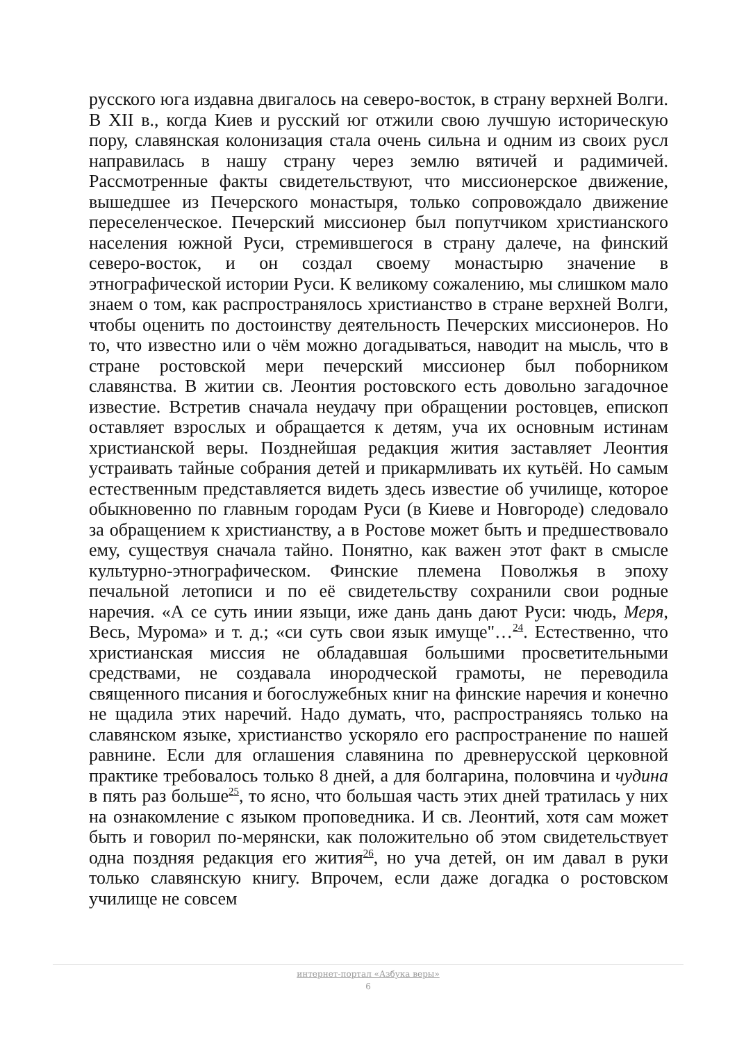русского юга издавна двигалось на северо-восток, в страну верхней Волги. В XII в., когда Киев и русский юг отжили свою лучшую историческую пору, славянская колонизация стала очень сильна и одним из своих русл направилась в нашу страну через землю вятичей и радимичей. Рассмотренные факты свидетельствуют, что миссионерское движение, вышедшее из Печерского монастыря, только сопровождало движение переселенческое. Печерский миссионер был попутчиком христианского населения южной Руси, стремившегося в страну далече, на финский северо-восток, и он создал своему монастырю значение в этнографической истории Руси. К великому сожалению, мы слишком мало знаем о том, как распространялось христианство в стране верхней Волги, чтобы оценить по достоинству деятельность Печерских миссионеров. Но то, что известно или о чём можно догадываться, наводит на мысль, что в стране ростовской мери печерский миссионер был поборником славянства. В житии св. Леонтия ростовского есть довольно загадочное известие. Встретив сначала неудачу при обращении ростовцев, епископ оставляет взрослых и обращается к детям, уча их основным истинам христианской веры. Позднейшая редакция жития заставляет Леонтия устраивать тайные собрания детей и прикармливать их кутьёй. Но самым естественным представляется видеть здесь известие об училище, которое обыкновенно по главным городам Руси (в Киеве и Новгороде) следовало за обращением к христианству, а в Ростове может быть и предшествовало ему, существуя сначала тайно. Понятно, как важен этот факт в смысле культурно-этнографическом. Финские племена Поволжья в эпоху печальной летописи и по её свидетельству сохранили свои родные наречия. «А се суть инии языци, иже дань дань дают Руси: чюдь, Меря, Весь, Мурома» и т. д.; «си суть свои язык имуще"…<sup>24</sup>. Естественно, что христианская миссия не обладавшая большими просветительными средствами, не создавала инородческой грамоты, не переводила священного писания и богослужебных книг на финские наречия и конечно не щадила этих наречий. Надо думать, что, распространяясь только на славянском языке, христианство ускоряло его распространение по нашей равнине. Если для оглашения славянина по древнерусской церковной практике требовалось только 8 дней, а для болгарина, половчина и чудина в пять раз больше<sup>25</sup>, то ясно, что большая часть этих дней тратилась у них на ознакомление с языком проповедника. И св. Леонтий, хотя сам может быть и говорил по-мерянски, как положительно об этом свидетельствует одна поздняя редакция его жития<sup>26</sup>, но уча детей, он им давал в руки только славянскую книгу. Впрочем, если даже догадка о ростовском училище не совсем
интернет-портал «Азбука веры»
6